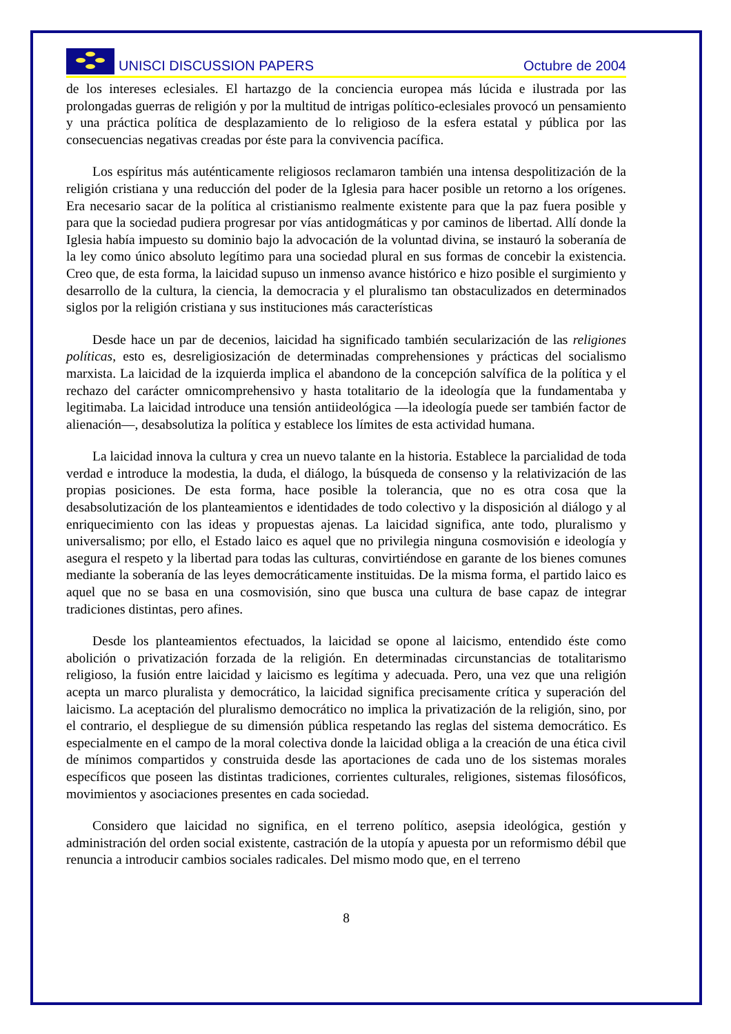UNISCI DISCUSSION PAPERS
Octubre de 2004
de los intereses eclesiales. El hartazgo de la conciencia europea más lúcida e ilustrada por las prolongadas guerras de religión y por la multitud de intrigas político-eclesiales provocó un pensamiento y una práctica política de desplazamiento de lo religioso de la esfera estatal y pública por las consecuencias negativas creadas por éste para la convivencia pacífica.
Los espíritus más auténticamente religiosos reclamaron también una intensa despolitización de la religión cristiana y una reducción del poder de la Iglesia para hacer posible un retorno a los orígenes. Era necesario sacar de la política al cristianismo realmente existente para que la paz fuera posible y para que la sociedad pudiera progresar por vías antidogmáticas y por caminos de libertad. Allí donde la Iglesia había impuesto su dominio bajo la advocación de la voluntad divina, se instauró la soberanía de la ley como único absoluto legítimo para una sociedad plural en sus formas de concebir la existencia. Creo que, de esta forma, la laicidad supuso un inmenso avance histórico e hizo posible el surgimiento y desarrollo de la cultura, la ciencia, la democracia y el pluralismo tan obstaculizados en determinados siglos por la religión cristiana y sus instituciones más características
Desde hace un par de decenios, laicidad ha significado también secularización de las religiones políticas, esto es, desreligiosización de determinadas comprehensiones y prácticas del socialismo marxista. La laicidad de la izquierda implica el abandono de la concepción salvífica de la política y el rechazo del carácter omnicomprehensivo y hasta totalitario de la ideología que la fundamentaba y legitimaba. La laicidad introduce una tensión antiideológica —la ideología puede ser también factor de alienación—, desabsolutiza la política y establece los límites de esta actividad humana.
La laicidad innova la cultura y crea un nuevo talante en la historia. Establece la parcialidad de toda verdad e introduce la modestia, la duda, el diálogo, la búsqueda de consenso y la relativización de las propias posiciones. De esta forma, hace posible la tolerancia, que no es otra cosa que la desabsolutización de los planteamientos e identidades de todo colectivo y la disposición al diálogo y al enriquecimiento con las ideas y propuestas ajenas. La laicidad significa, ante todo, pluralismo y universalismo; por ello, el Estado laico es aquel que no privilegia ninguna cosmovisión e ideología y asegura el respeto y la libertad para todas las culturas, convirtiéndose en garante de los bienes comunes mediante la soberanía de las leyes democráticamente instituidas. De la misma forma, el partido laico es aquel que no se basa en una cosmovisión, sino que busca una cultura de base capaz de integrar tradiciones distintas, pero afines.
Desde los planteamientos efectuados, la laicidad se opone al laicismo, entendido éste como abolición o privatización forzada de la religión. En determinadas circunstancias de totalitarismo religioso, la fusión entre laicidad y laicismo es legítima y adecuada. Pero, una vez que una religión acepta un marco pluralista y democrático, la laicidad significa precisamente crítica y superación del laicismo. La aceptación del pluralismo democrático no implica la privatización de la religión, sino, por el contrario, el despliegue de su dimensión pública respetando las reglas del sistema democrático. Es especialmente en el campo de la moral colectiva donde la laicidad obliga a la creación de una ética civil de mínimos compartidos y construida desde las aportaciones de cada uno de los sistemas morales específicos que poseen las distintas tradiciones, corrientes culturales, religiones, sistemas filosóficos, movimientos y asociaciones presentes en cada sociedad.
Considero que laicidad no significa, en el terreno político, asepsia ideológica, gestión y administración del orden social existente, castración de la utopía y apuesta por un reformismo débil que renuncia a introducir cambios sociales radicales. Del mismo modo que, en el terreno
8